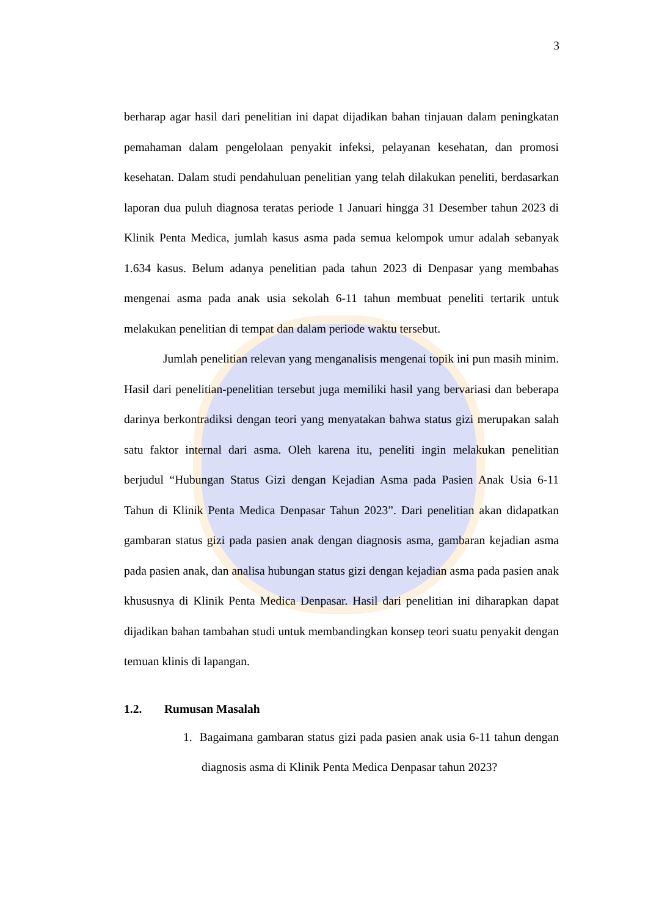3
berharap agar hasil dari penelitian ini dapat dijadikan bahan tinjauan dalam peningkatan pemahaman dalam pengelolaan penyakit infeksi, pelayanan kesehatan, dan promosi kesehatan. Dalam studi pendahuluan penelitian yang telah dilakukan peneliti, berdasarkan laporan dua puluh diagnosa teratas periode 1 Januari hingga 31 Desember tahun 2023 di Klinik Penta Medica, jumlah kasus asma pada semua kelompok umur adalah sebanyak 1.634 kasus. Belum adanya penelitian pada tahun 2023 di Denpasar yang membahas mengenai asma pada anak usia sekolah 6-11 tahun membuat peneliti tertarik untuk melakukan penelitian di tempat dan dalam periode waktu tersebut.
Jumlah penelitian relevan yang menganalisis mengenai topik ini pun masih minim. Hasil dari penelitian-penelitian tersebut juga memiliki hasil yang bervariasi dan beberapa darinya berkontradiksi dengan teori yang menyatakan bahwa status gizi merupakan salah satu faktor internal dari asma. Oleh karena itu, peneliti ingin melakukan penelitian berjudul “Hubungan Status Gizi dengan Kejadian Asma pada Pasien Anak Usia 6-11 Tahun di Klinik Penta Medica Denpasar Tahun 2023”. Dari penelitian akan didapatkan gambaran status gizi pada pasien anak dengan diagnosis asma, gambaran kejadian asma pada pasien anak, dan analisa hubungan status gizi dengan kejadian asma pada pasien anak khususnya di Klinik Penta Medica Denpasar. Hasil dari penelitian ini diharapkan dapat dijadikan bahan tambahan studi untuk membandingkan konsep teori suatu penyakit dengan temuan klinis di lapangan.
1.2. Rumusan Masalah
1. Bagaimana gambaran status gizi pada pasien anak usia 6-11 tahun dengan diagnosis asma di Klinik Penta Medica Denpasar tahun 2023?